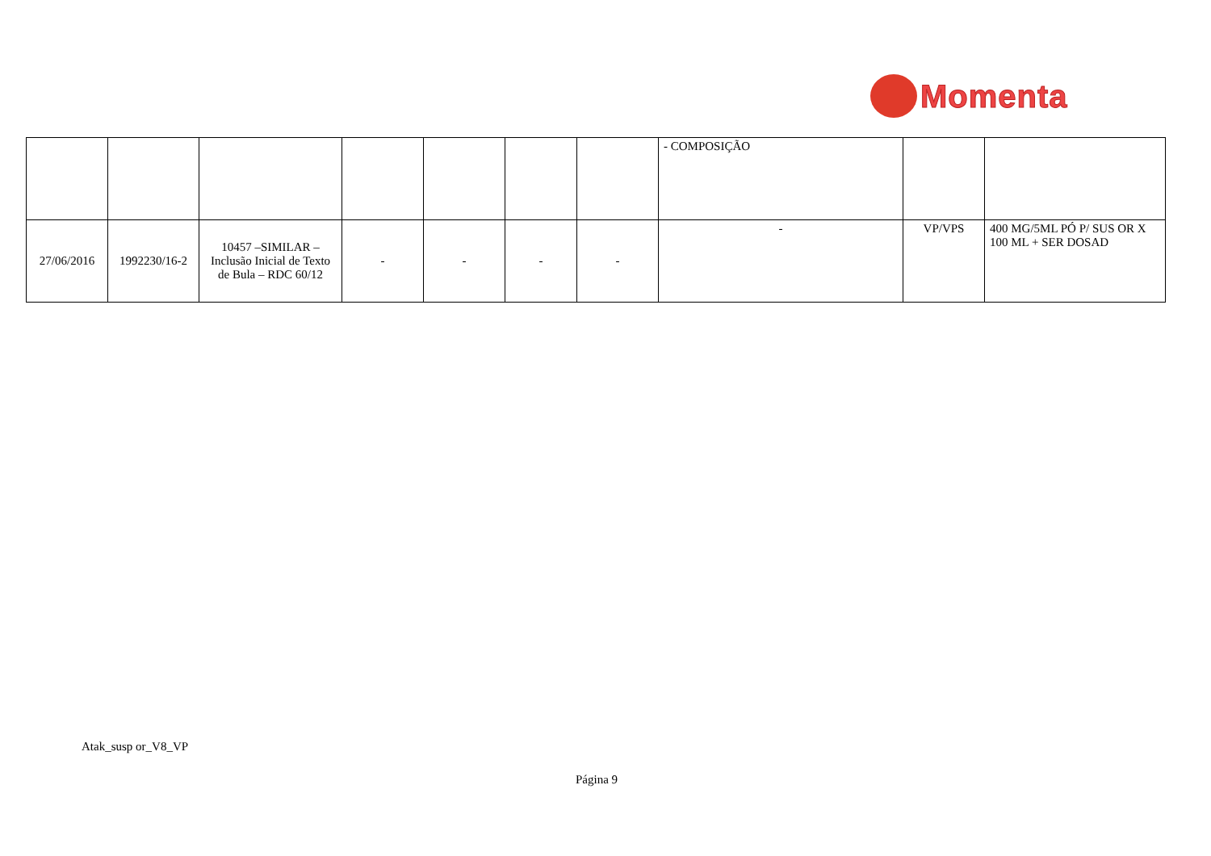Momenta
| | | | | | | | - COMPOSIÇÃO | | |
| 27/06/2016 | 1992230/16-2 | 10457 –SIMILAR – Inclusão Inicial de Texto de Bula – RDC 60/12 | - | - | - | - | - | VP/VPS | 400 MG/5ML PÓ P/ SUS OR X 100 ML + SER DOSAD |
Atak_susp or_V8_VP
Página 9